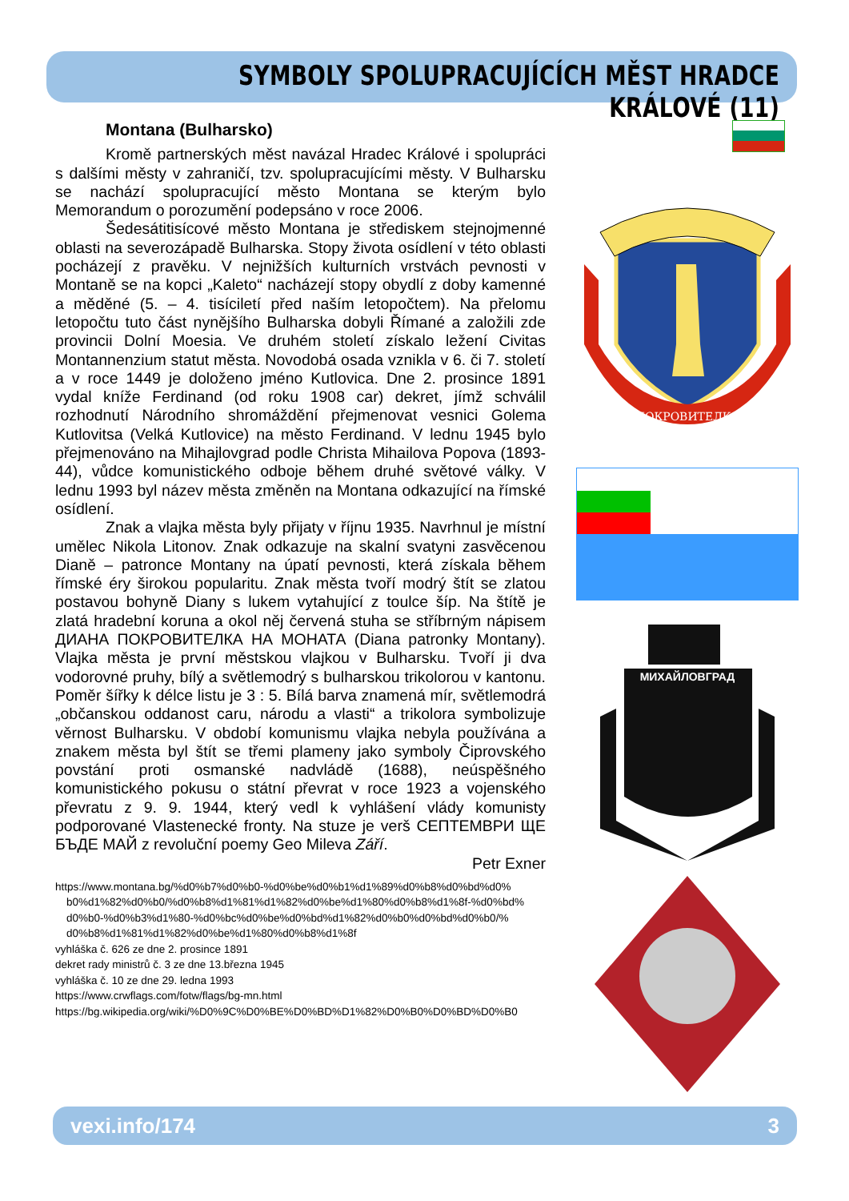SYMBOLY SPOLUPRACUJÍCÍCH MĚST HRADCE KRÁLOVÉ (11)
Montana (Bulharsko)
Kromě partnerských měst navázal Hradec Králové i spolupráci s dalšími městy v zahraničí, tzv. spolupracujícími městy. V Bulharsku se nachází spolupracující město Montana se kterým bylo Memorandum o porozumění podepsáno v roce 2006.
Šedesátitisícové město Montana je střediskem stejnojmenné oblasti na severozápadě Bulharska. Stopy života osídlení v této oblasti pocházejí z pravěku. V nejnižších kulturních vrstvách pevnosti v Montaně se na kopci „Kaleto“ nacházejí stopy obydlí z doby kamenné a měděné (5. – 4. tisíciletí před naším letopočtem). Na přelomu letopočtu tuto část nynějšího Bulharska dobyli Římané a založili zde provincii Dolní Moesia. Ve druhém století získalo ležení Civitas Montannenzium statut města. Novodobá osada vznikla v 6. či 7. století a v roce 1449 je doloženo jméno Kutlovica. Dne 2. prosince 1891 vydal kníže Ferdinand (od roku 1908 car) dekret, jímž schválil rozhodnutí Národního shromáždění přejmenovat vesnici Golema Kutlovitsa (Velká Kutlovice) na město Ferdinand. V lednu 1945 bylo přejmenováno na Mihajlovgrad podle Christa Mihailova Popova (1893-44), vůdce komunistického odboje během druhé světové války. V lednu 1993 byl název města změněn na Montana odkazující na římské osídlení.
Znak a vlajka města byly přijaty v říjnu 1935. Navrhnul je místní umělec Nikola Litonov. Znak odkazuje na skalní svatyni zasvěcenou Dianě – patronce Montany na úpatí pevnosti, která získala během římské éry širokou popularitu. Znak města tvoří modrý štít se zlatou postavou bohyně Diany s lukem vytahující z toulce šíp. Na štítě je zlatá hradební koruna a okol něj červená stuha se stříbrným nápisem ДИАНА ПОКРОВИТЕЛКА НА МОНАТА (Diana patronky Montany). Vlajka města je první městskou vlajkou v Bulharsku. Tvoří ji dva vodorovné pruhy, bílý a světlemodrý s bulharskou trikolorou v kantonu. Poměr šířky k délce listu je 3 : 5. Bílá barva znamená mír, světlemodrá „občanskou oddanost caru, národu a vlasti“ a trikolora symbolizuje věrnost Bulharsku. V období komunismu vlajka nebyla používána a znakem města byl štít se třemi plameny jako symboly Čiprovského povstání proti osmanské nadvládě (1688), neúspěšného komunistického pokusu o státní převrat v roce 1923 a vojenského převratu z 9. 9. 1944, který vedl k vyhlášení vlády komunisty podporované Vlastenecké fronty. Na stuze je verš СЕПТЕМВРИ ЩЕ БЪДЕ МАЙ z revoluční poemy Geo Mileva Září.
Petr Exner
https://www.montana.bg/%d0%b7%d0%b0-%d0%be%d0%b1%d1%89%d0%b8%d0%bd%d0%
b0%d1%82%d0%b0/%d0%b8%d1%81%d1%82%d0%be%d1%80%d0%b8%d1%8f-%d0%bd%
d0%b0-%d0%b3%d1%80-%d0%bc%d0%be%d0%bd%d1%82%d0%b0%d0%bd%d0%b0/%
d0%b8%d1%81%d1%82%d0%be%d1%80%d0%b8%d1%8f
vyhláška č. 626 ze dne 2. prosince 1891
dekret rady ministrů č. 3 ze dne 13.března 1945
vyhláška č. 10 ze dne 29. ledna 1993
https://www.crwflags.com/fotw/flags/bg-mn.html
https://bg.wikipedia.org/wiki/%D0%9C%D0%BE%D0%BD%D1%82%D0%B0%D0%BD%D0%B0
ПОКРОВИТЕЛКА
МИХАЙЛОВГРАД
vexi.info/174 3